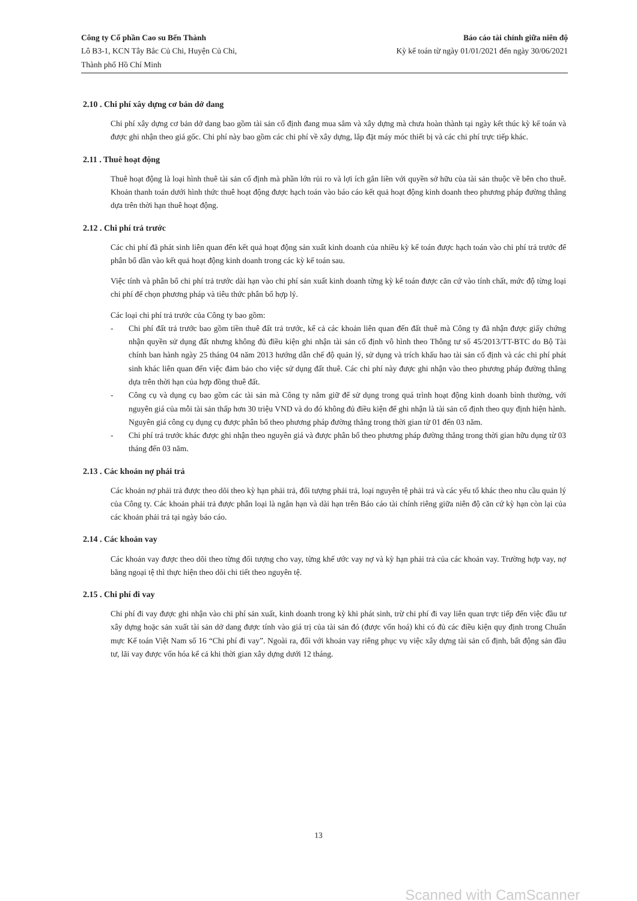Công ty Cổ phần Cao su Bến Thành
Lô B3-1, KCN Tây Bắc Củ Chi, Huyện Củ Chi,
Thành phố Hồ Chí Minh
Báo cáo tài chính giữa niên độ
Kỳ kế toán từ ngày 01/01/2021 đến ngày 30/06/2021
2.10 . Chi phí xây dựng cơ bản dở dang
Chi phí xây dựng cơ bản dở dang bao gồm tài sản cố định đang mua sắm và xây dựng mà chưa hoàn thành tại ngày kết thúc kỳ kế toán và được ghi nhận theo giá gốc. Chi phí này bao gồm các chi phí về xây dựng, lắp đặt máy móc thiết bị và các chi phí trực tiếp khác.
2.11 . Thuê hoạt động
Thuê hoạt động là loại hình thuê tài sản cố định mà phần lớn rủi ro và lợi ích gắn liền với quyền sở hữu của tài sản thuộc về bên cho thuê. Khoản thanh toán dưới hình thức thuê hoạt động được hạch toán vào báo cáo kết quả hoạt động kinh doanh theo phương pháp đường thẳng dựa trên thời hạn thuê hoạt động.
2.12 . Chi phí trả trước
Các chi phí đã phát sinh liên quan đến kết quả hoạt động sản xuất kinh doanh của nhiều kỳ kế toán được hạch toán vào chi phí trả trước để phân bổ dần vào kết quả hoạt động kinh doanh trong các kỳ kế toán sau.
Việc tính và phân bổ chi phí trả trước dài hạn vào chi phí sản xuất kinh doanh từng kỳ kế toán được căn cứ vào tính chất, mức độ từng loại chi phí để chọn phương pháp và tiêu thức phân bổ hợp lý.
Các loại chi phí trả trước của Công ty bao gồm:
- Chi phí đất trả trước bao gồm tiền thuê đất trả trước, kể cả các khoản liên quan đến đất thuê mà Công ty đã nhận được giấy chứng nhận quyền sử dụng đất nhưng không đủ điều kiện ghi nhận tài sản cố định vô hình theo Thông tư số 45/2013/TT-BTC do Bộ Tài chính ban hành ngày 25 tháng 04 năm 2013 hướng dẫn chế độ quản lý, sử dụng và trích khấu hao tài sản cố định và các chi phí phát sinh khác liên quan đến việc đảm bảo cho việc sử dụng đất thuê. Các chi phí này được ghi nhận vào theo phương pháp đường thẳng dựa trên thời hạn của hợp đồng thuê đất.
- Công cụ và dụng cụ bao gồm các tài sản mà Công ty nắm giữ để sử dụng trong quá trình hoạt động kinh doanh bình thường, với nguyên giá của mỗi tài sản thấp hơn 30 triệu VND và do đó không đủ điều kiện để ghi nhận là tài sản cố định theo quy định hiện hành. Nguyên giá công cụ dụng cụ được phân bổ theo phương pháp đường thẳng trong thời gian từ 01 đến 03 năm.
- Chi phí trả trước khác được ghi nhận theo nguyên giá và được phân bổ theo phương pháp đường thẳng trong thời gian hữu dụng từ 03 tháng đến 03 năm.
2.13 . Các khoản nợ phải trả
Các khoản nợ phải trả được theo dõi theo kỳ hạn phải trả, đối tượng phải trả, loại nguyên tệ phải trả và các yếu tố khác theo nhu cầu quản lý của Công ty. Các khoản phải trả được phân loại là ngắn hạn và dài hạn trên Báo cáo tài chính riêng giữa niên độ căn cứ kỳ hạn còn lại của các khoản phải trả tại ngày báo cáo.
2.14 . Các khoản vay
Các khoản vay được theo dõi theo từng đối tượng cho vay, từng khế ước vay nợ và kỳ hạn phải trả của các khoản vay. Trường hợp vay, nợ bằng ngoại tệ thì thực hiện theo dõi chi tiết theo nguyên tệ.
2.15 . Chi phí đi vay
Chi phí đi vay được ghi nhận vào chi phí sản xuất, kinh doanh trong kỳ khi phát sinh, trừ chi phí đi vay liên quan trực tiếp đến việc đầu tư xây dựng hoặc sản xuất tài sản dở dang được tính vào giá trị của tài sản đó (được vốn hoá) khi có đủ các điều kiện quy định trong Chuẩn mực Kế toán Việt Nam số 16 “Chi phí đi vay”. Ngoài ra, đối với khoản vay riêng phục vụ việc xây dựng tài sản cố định, bất động sản đầu tư, lãi vay được vốn hóa kể cả khi thời gian xây dựng dưới 12 tháng.
13
Scanned with CamScanner